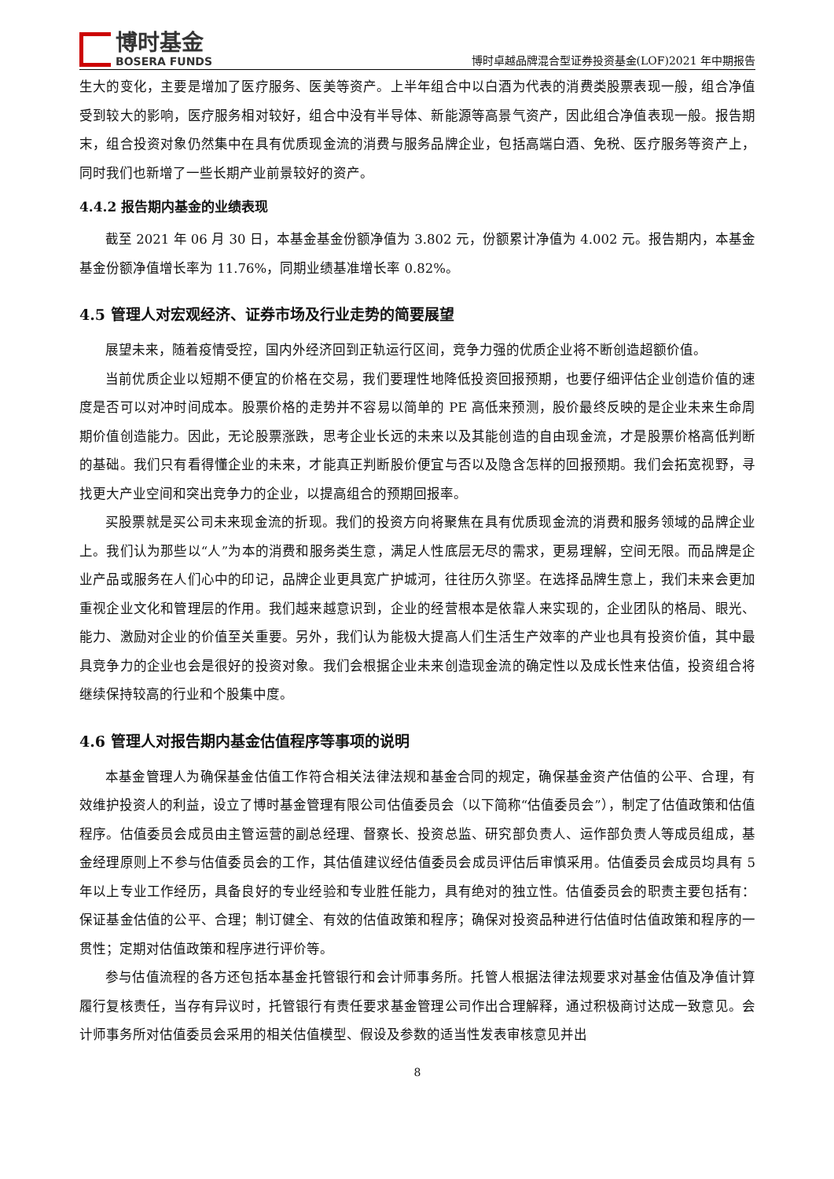博时基金
BOSERA FUNDS
博时卓越品牌混合型证券投资基金(LOF)2021 年中期报告
生大的变化，主要是增加了医疗服务、医美等资产。上半年组合中以白酒为代表的消费类股票表现一般，组合净值受到较大的影响，医疗服务相对较好，组合中没有半导体、新能源等高景气资产，因此组合净值表现一般。报告期末，组合投资对象仍然集中在具有优质现金流的消费与服务品牌企业，包括高端白酒、免税、医疗服务等资产上，同时我们也新增了一些长期产业前景较好的资产。
4.4.2 报告期内基金的业绩表现
截至 2021 年 06 月 30 日，本基金基金份额净值为 3.802 元，份额累计净值为 4.002 元。报告期内，本基金基金份额净值增长率为 11.76%，同期业绩基准增长率 0.82%。
4.5 管理人对宏观经济、证券市场及行业走势的简要展望
展望未来，随着疫情受控，国内外经济回到正轨运行区间，竞争力强的优质企业将不断创造超额价值。
当前优质企业以短期不便宜的价格在交易，我们要理性地降低投资回报预期，也要仔细评估企业创造价值的速度是否可以对冲时间成本。股票价格的走势并不容易以简单的 PE 高低来预测，股价最终反映的是企业未来生命周期价值创造能力。因此，无论股票涨跌，思考企业长远的未来以及其能创造的自由现金流，才是股票价格高低判断的基础。我们只有看得懂企业的未来，才能真正判断股价便宜与否以及隐含怎样的回报预期。我们会拓宽视野，寻找更大产业空间和突出竞争力的企业，以提高组合的预期回报率。
买股票就是买公司未来现金流的折现。我们的投资方向将聚焦在具有优质现金流的消费和服务领域的品牌企业上。我们认为那些以“人”为本的消费和服务类生意，满足人性底层无尽的需求，更易理解，空间无限。而品牌是企业产品或服务在人们心中的印记，品牌企业更具宽广护城河，往往历久弥坚。在选择品牌生意上，我们未来会更加重视企业文化和管理层的作用。我们越来越意识到，企业的经营根本是依靠人来实现的，企业团队的格局、眼光、能力、激励对企业的价值至关重要。另外，我们认为能极大提高人们生活生产效率的产业也具有投资价值，其中最具竞争力的企业也会是很好的投资对象。我们会根据企业未来创造现金流的确定性以及成长性来估值，投资组合将继续保持较高的行业和个股集中度。
4.6 管理人对报告期内基金估值程序等事项的说明
本基金管理人为确保基金估值工作符合相关法律法规和基金合同的规定，确保基金资产估值的公平、合理，有效维护投资人的利益，设立了博时基金管理有限公司估值委员会（以下简称“估值委员会”），制定了估值政策和估值程序。估值委员会成员由主管运营的副总经理、督察长、投资总监、研究部负责人、运作部负责人等成员组成，基金经理原则上不参与估值委员会的工作，其估值建议经估值委员会成员评估后审慎采用。估值委员会成员均具有 5 年以上专业工作经历，具备良好的专业经验和专业胜任能力，具有绝对的独立性。估值委员会的职责主要包括有：保证基金估值的公平、合理；制订健全、有效的估值政策和程序；确保对投资品种进行估值时估值政策和程序的一贯性；定期对估值政策和程序进行评价等。
参与估值流程的各方还包括本基金托管银行和会计师事务所。托管人根据法律法规要求对基金估值及净值计算履行复核责任，当存有异议时，托管银行有责任要求基金管理公司作出合理解释，通过积极商讨达成一致意见。会计师事务所对估值委员会采用的相关估值模型、假设及参数的适当性发表审核意见并出
8